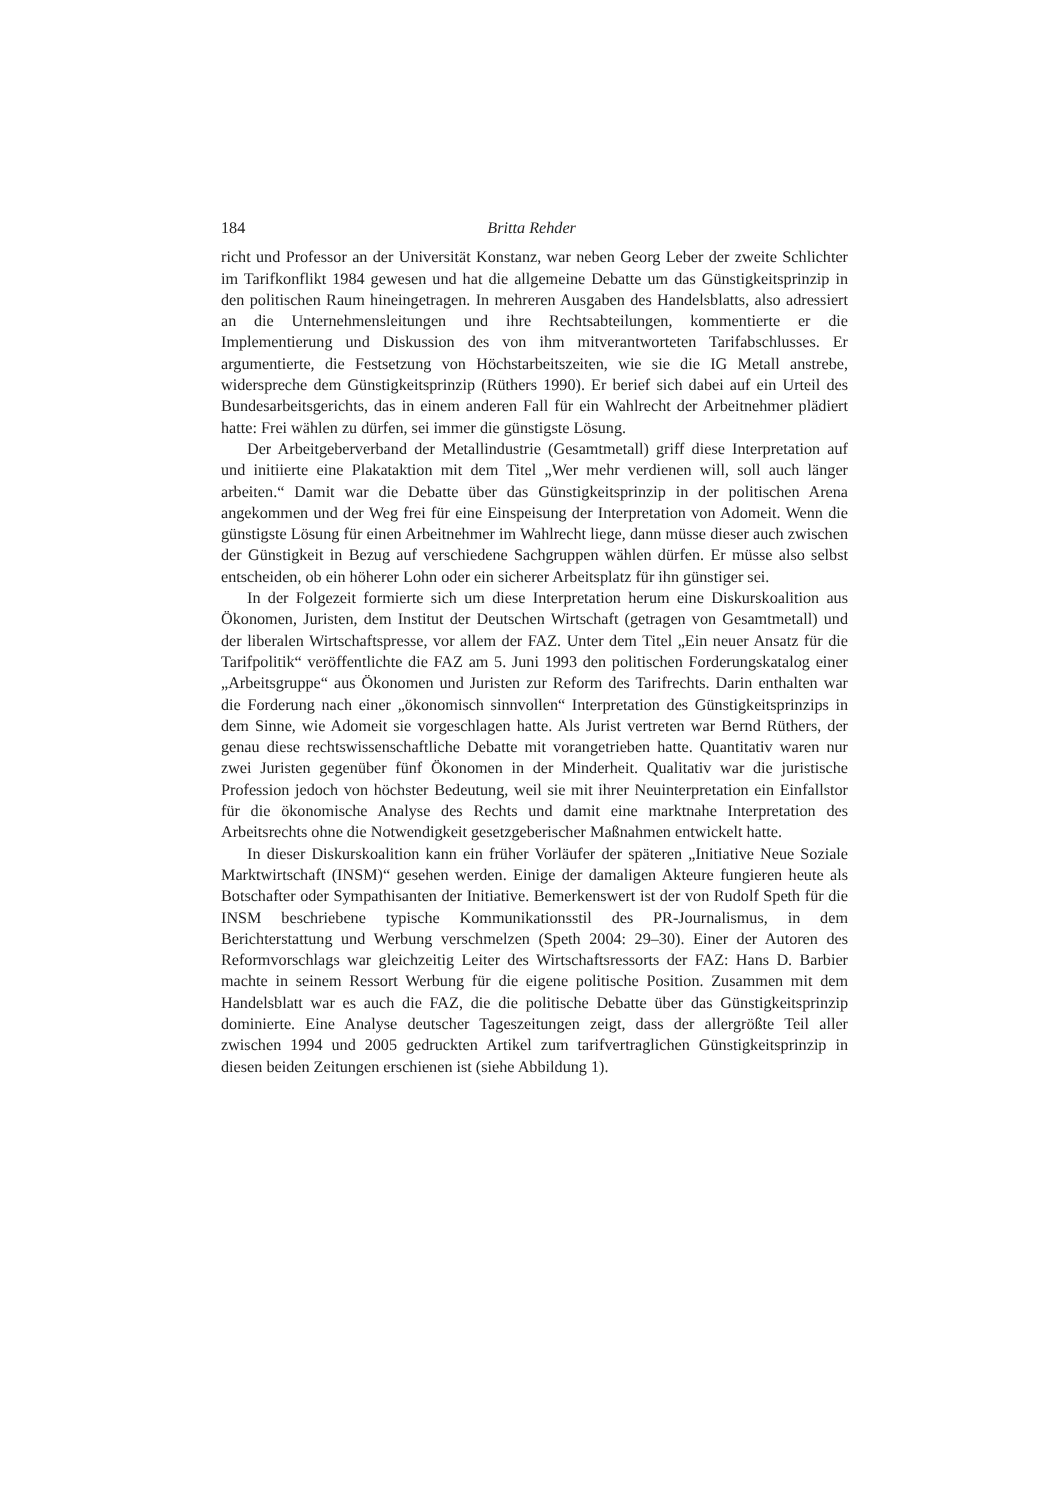184 Britta Rehder
richt und Professor an der Universität Konstanz, war neben Georg Leber der zweite Schlichter im Tarifkonflikt 1984 gewesen und hat die allgemeine Debatte um das Günstigkeitsprinzip in den politischen Raum hineingetragen. In mehreren Ausgaben des Handelsblatts, also adressiert an die Unternehmensleitungen und ihre Rechtsabteilungen, kommentierte er die Implementierung und Diskussion des von ihm mitverantworteten Tarifabschlusses. Er argumentierte, die Festsetzung von Höchstarbeitszeiten, wie sie die IG Metall anstrebe, widerspreche dem Günstigkeitsprinzip (Rüthers 1990). Er berief sich dabei auf ein Urteil des Bundesarbeitsgerichts, das in einem anderen Fall für ein Wahlrecht der Arbeitnehmer plädiert hatte: Frei wählen zu dürfen, sei immer die günstigste Lösung.
Der Arbeitgeberverband der Metallindustrie (Gesamtmetall) griff diese Interpretation auf und initiierte eine Plakataktion mit dem Titel „Wer mehr verdienen will, soll auch länger arbeiten.“ Damit war die Debatte über das Günstigkeitsprinzip in der politischen Arena angekommen und der Weg frei für eine Einspeisung der Interpretation von Adomeit. Wenn die günstigste Lösung für einen Arbeitnehmer im Wahlrecht liege, dann müsse dieser auch zwischen der Günstigkeit in Bezug auf verschiedene Sachgruppen wählen dürfen. Er müsse also selbst entscheiden, ob ein höherer Lohn oder ein sicherer Arbeitsplatz für ihn günstiger sei.
In der Folgezeit formierte sich um diese Interpretation herum eine Diskurskoalition aus Ökonomen, Juristen, dem Institut der Deutschen Wirtschaft (getragen von Gesamtmetall) und der liberalen Wirtschaftspresse, vor allem der FAZ. Unter dem Titel „Ein neuer Ansatz für die Tarifpolitik“ veröffentlichte die FAZ am 5. Juni 1993 den politischen Forderungskatalog einer „Arbeitsgruppe“ aus Ökonomen und Juristen zur Reform des Tarifrechts. Darin enthalten war die Forderung nach einer „ökonomisch sinnvollen“ Interpretation des Günstigkeitsprinzips in dem Sinne, wie Adomeit sie vorgeschlagen hatte. Als Jurist vertreten war Bernd Rüthers, der genau diese rechtswissenschaftliche Debatte mit vorangetrieben hatte. Quantitativ waren nur zwei Juristen gegenüber fünf Ökonomen in der Minderheit. Qualitativ war die juristische Profession jedoch von höchster Bedeutung, weil sie mit ihrer Neuinterpretation ein Einfallstor für die ökonomische Analyse des Rechts und damit eine marktnahe Interpretation des Arbeitsrechts ohne die Notwendigkeit gesetzgeberischer Maßnahmen entwickelt hatte.
In dieser Diskurskoalition kann ein früher Vorläufer der späteren „Initiative Neue Soziale Marktwirtschaft (INSM)“ gesehen werden. Einige der damaligen Akteure fungieren heute als Botschafter oder Sympathisanten der Initiative. Bemerkenswert ist der von Rudolf Speth für die INSM beschriebene typische Kommunikationsstil des PR-Journalismus, in dem Berichterstattung und Werbung verschmelzen (Speth 2004: 29–30). Einer der Autoren des Reformvorschlags war gleichzeitig Leiter des Wirtschaftsressorts der FAZ: Hans D. Barbier machte in seinem Ressort Werbung für die eigene politische Position. Zusammen mit dem Handelsblatt war es auch die FAZ, die die politische Debatte über das Günstigkeitsprinzip dominierte. Eine Analyse deutscher Tageszeitungen zeigt, dass der allergrößte Teil aller zwischen 1994 und 2005 gedruckten Artikel zum tarifvertraglichen Günstigkeitsprinzip in diesen beiden Zeitungen erschienen ist (siehe Abbildung 1).